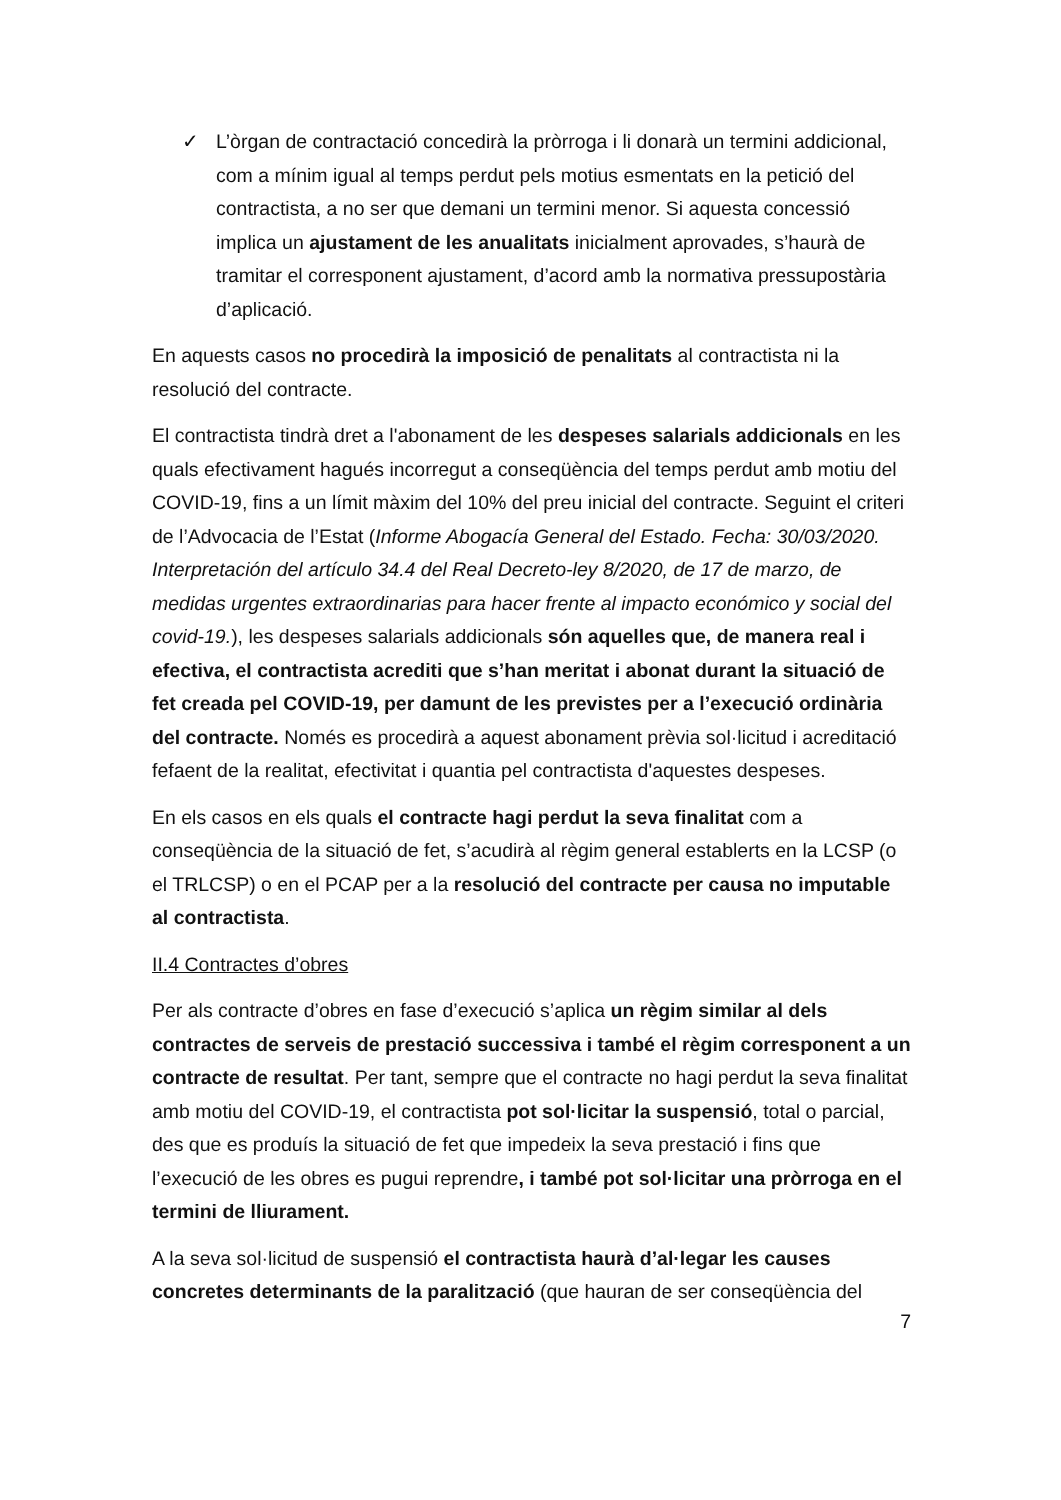✓ L’òrgan de contractació concedirà la pròrroga i li donarà un termini addicional, com a mínim igual al temps perdut pels motius esmentats en la petició del contractista, a no ser que demani un termini menor. Si aquesta concessió implica un ajustament de les anualitats inicialment aprovades, s’haurà de tramitar el corresponent ajustament, d’acord amb la normativa pressupostària d’aplicació.
En aquests casos no procedirà la imposició de penalitats al contractista ni la resolució del contracte.
El contractista tindrà dret a l'abonament de les despeses salarials addicionals en les quals efectivament hagués incorregut a conseqüència del temps perdut amb motiu del COVID-19, fins a un límit màxim del 10% del preu inicial del contracte. Seguint el criteri de l’Advocacia de l’Estat (Informe Abogacía General del Estado. Fecha: 30/03/2020. Interpretación del artículo 34.4 del Real Decreto-ley 8/2020, de 17 de marzo, de medidas urgentes extraordinarias para hacer frente al impacto económico y social del covid-19.), les despeses salarials addicionals són aquelles que, de manera real i efectiva, el contractista acrediti que s’han meritat i abonat durant la situació de fet creada pel COVID-19, per damunt de les previstes per a l’execució ordinària del contracte. Només es procedirà a aquest abonament prèvia sol·licitud i acreditació fefaent de la realitat, efectivitat i quantia pel contractista d'aquestes despeses.
En els casos en els quals el contracte hagi perdut la seva finalitat com a conseqüència de la situació de fet, s’acudirà al règim general establerts en la LCSP (o el TRLCSP) o en el PCAP per a la resolució del contracte per causa no imputable al contractista.
II.4 Contractes d’obres
Per als contracte d’obres en fase d’execució s’aplica un règim similar al dels contractes de serveis de prestació successiva i també el règim corresponent a un contracte de resultat. Per tant, sempre que el contracte no hagi perdut la seva finalitat amb motiu del COVID-19, el contractista pot sol·licitar la suspensió, total o parcial, des que es produís la situació de fet que impedeix la seva prestació i fins que l’execució de les obres es pugui reprendre, i també pot sol·licitar una pròrroga en el termini de lliurament.
A la seva sol·licitud de suspensió el contractista haurà d’al·legar les causes concretes determinants de la paralització (que hauran de ser conseqüència del
7